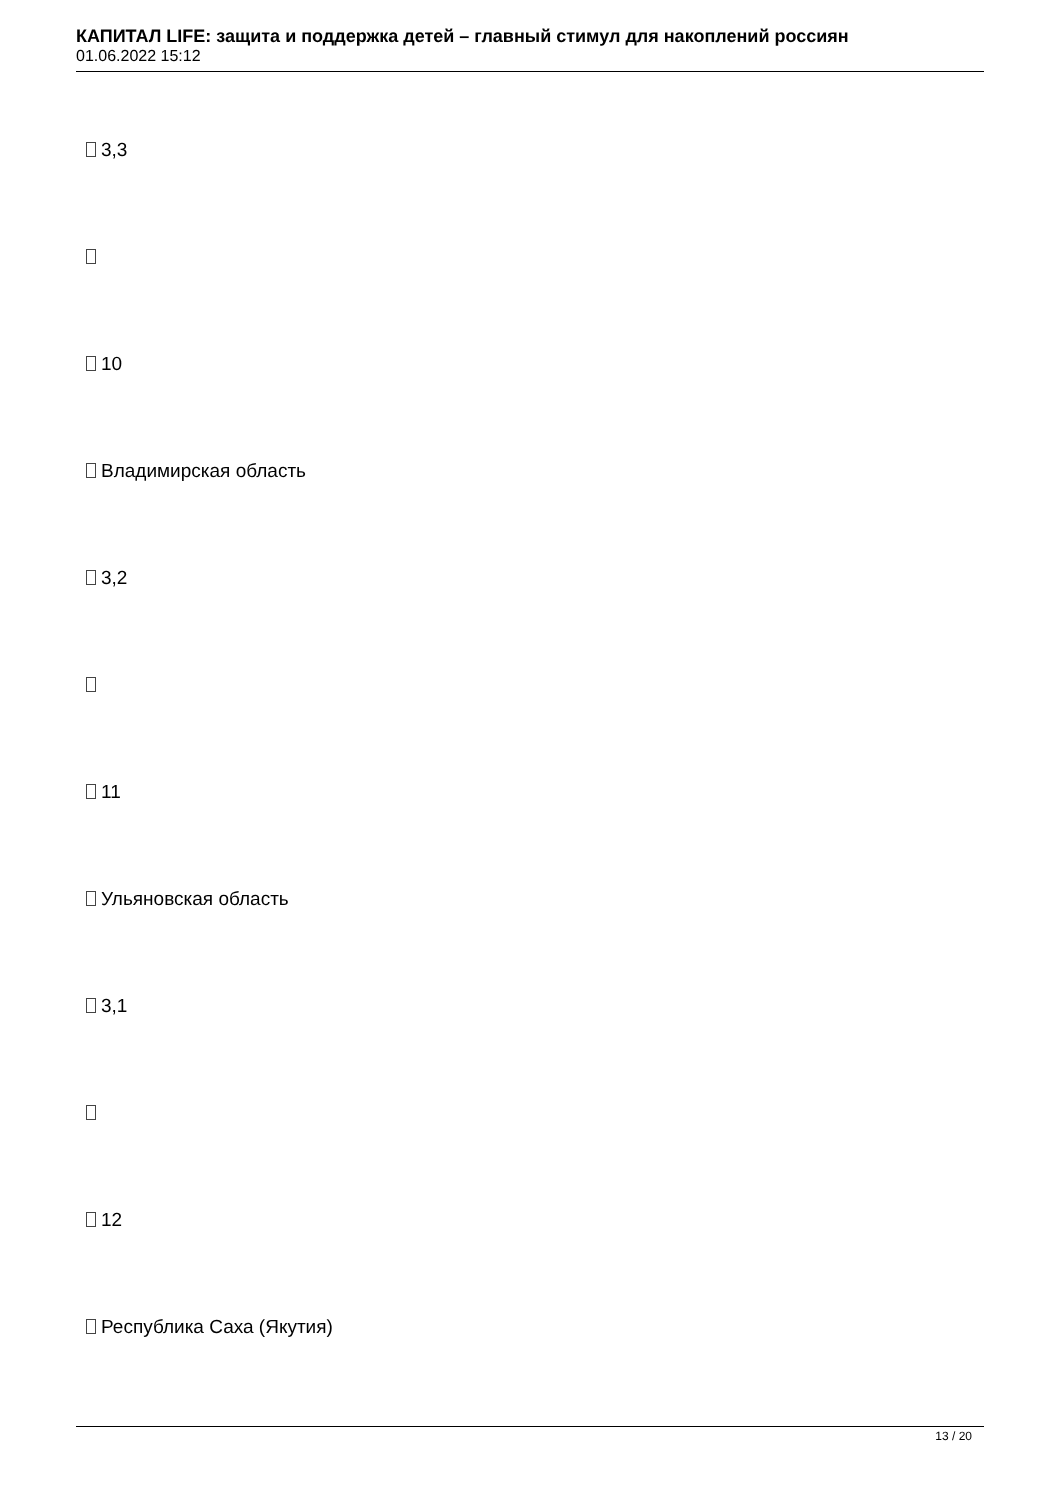КАПИТАЛ LIFE: защита и поддержка детей – главный стимул для накоплений россиян
01.06.2022 15:12
3,3
10
Владимирская область
3,2
11
Ульяновская область
3,1
12
Республика Саха (Якутия)
13 / 20